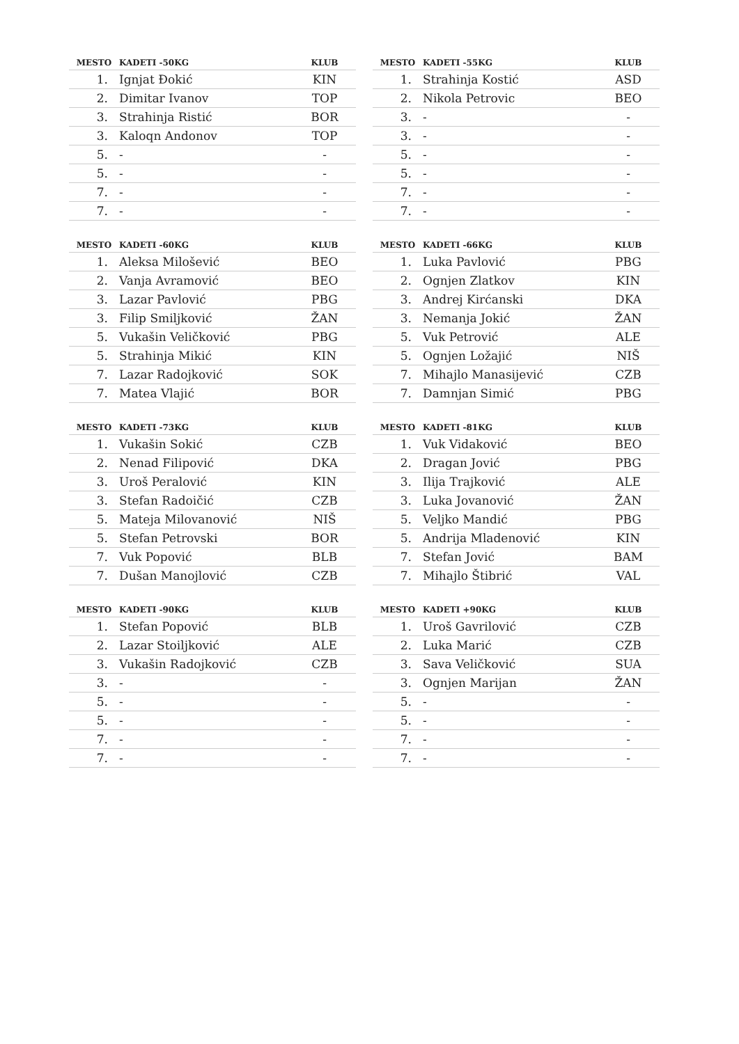| MESTO | KADETI -50KG | KLUB |
| --- | --- | --- |
| 1. | Ignjat Đokić | KIN |
| 2. | Dimitar Ivanov | TOP |
| 3. | Strahinja Ristić | BOR |
| 3. | Kaloqn Andonov | TOP |
| 5. | - | - |
| 5. | - | - |
| 7. | - | - |
| 7. | - | - |
| MESTO | KADETI -55KG | KLUB |
| --- | --- | --- |
| 1. | Strahinja Kostić | ASD |
| 2. | Nikola Petrovic | BEO |
| 3. | - | - |
| 3. | - | - |
| 5. | - | - |
| 5. | - | - |
| 7. | - | - |
| 7. | - | - |
| MESTO | KADETI -60KG | KLUB |
| --- | --- | --- |
| 1. | Aleksa Milošević | BEO |
| 2. | Vanja Avramović | BEO |
| 3. | Lazar Pavlović | PBG |
| 3. | Filip Smiljković | ŽAN |
| 5. | Vukašin Veličković | PBG |
| 5. | Strahinja Mikić | KIN |
| 7. | Lazar Radojković | SOK |
| 7. | Matea Vlajić | BOR |
| MESTO | KADETI -66KG | KLUB |
| --- | --- | --- |
| 1. | Luka Pavlović | PBG |
| 2. | Ognjen Zlatkov | KIN |
| 3. | Andrej Kirćanski | DKA |
| 3. | Nemanja Jokić | ŽAN |
| 5. | Vuk Petrović | ALE |
| 5. | Ognjen Ložajić | NIŠ |
| 7. | Mihajlo Manasijević | CZB |
| 7. | Damnjan Simić | PBG |
| MESTO | KADETI -73KG | KLUB |
| --- | --- | --- |
| 1. | Vukašin Sokić | CZB |
| 2. | Nenad Filipović | DKA |
| 3. | Uroš Peralović | KIN |
| 3. | Stefan Radoičić | CZB |
| 5. | Mateja Milovanović | NIŠ |
| 5. | Stefan Petrovski | BOR |
| 7. | Vuk Popović | BLB |
| 7. | Dušan Manojlović | CZB |
| MESTO | KADETI -81KG | KLUB |
| --- | --- | --- |
| 1. | Vuk Vidaković | BEO |
| 2. | Dragan Jović | PBG |
| 3. | Ilija Trajković | ALE |
| 3. | Luka Jovanović | ŽAN |
| 5. | Veljko Mandić | PBG |
| 5. | Andrija Mladenović | KIN |
| 7. | Stefan Jović | BAM |
| 7. | Mihajlo Štibrić | VAL |
| MESTO | KADETI -90KG | KLUB |
| --- | --- | --- |
| 1. | Stefan Popović | BLB |
| 2. | Lazar Stoiljković | ALE |
| 3. | Vukašin Radojković | CZB |
| 3. | - | - |
| 5. | - | - |
| 5. | - | - |
| 7. | - | - |
| 7. | - | - |
| MESTO | KADETI +90KG | KLUB |
| --- | --- | --- |
| 1. | Uroš Gavrilović | CZB |
| 2. | Luka Marić | CZB |
| 3. | Sava Veličković | SUA |
| 3. | Ognjen Marijan | ŽAN |
| 5. | - | - |
| 5. | - | - |
| 7. | - | - |
| 7. | - | - |